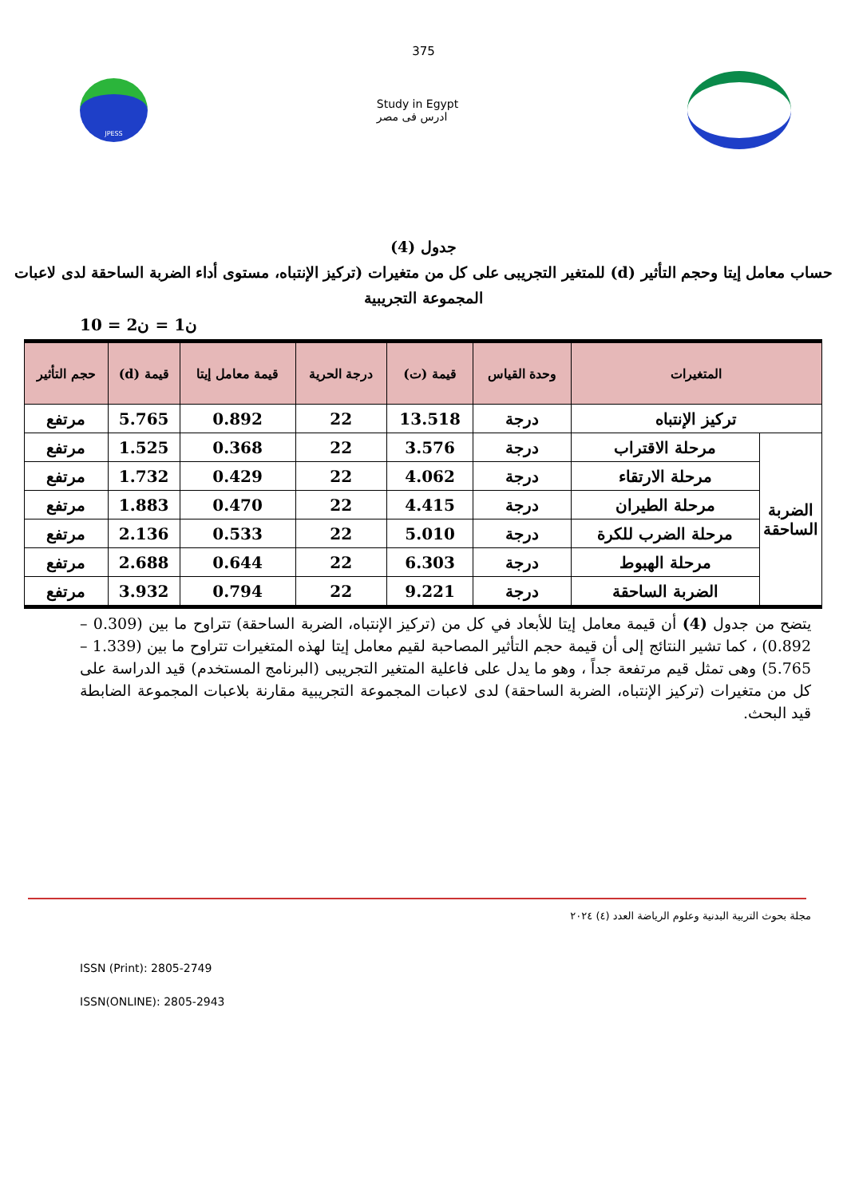375
JPESS
Study in Egypt
ادرس فى مصر
جدول (4)
حساب معامل إيتا وحجم التأثير (d) للمتغير التجريبى على كل من متغيرات (تركيز الإنتباه، مستوى أداء الضربة الساحقة لدى لاعبات المجموعة التجريبية
ن1 = ن2 = 10
| المتغيرات | | وحدة القياس | قيمة (ت) | درجة الحرية | قيمة معامل إيتا | قيمة (d) | حجم التأثير |
| --- | --- | --- | --- | --- | --- | --- | --- |
| تركيز الإنتباه | | درجة | 13.518 | 22 | 0.892 | 5.765 | مرتفع |
| الضربة الساحقة | مرحلة الاقتراب | درجة | 3.576 | 22 | 0.368 | 1.525 | مرتفع |
| | مرحلة الارتقاء | درجة | 4.062 | 22 | 0.429 | 1.732 | مرتفع |
| | مرحلة الطيران | درجة | 4.415 | 22 | 0.470 | 1.883 | مرتفع |
| | مرحلة الضرب للكرة | درجة | 5.010 | 22 | 0.533 | 2.136 | مرتفع |
| | مرحلة الهبوط | درجة | 6.303 | 22 | 0.644 | 2.688 | مرتفع |
| | الضربة الساحقة | درجة | 9.221 | 22 | 0.794 | 3.932 | مرتفع |
يتضح من جدول (4) أن قيمة معامل إيتا للأبعاد في كل من (تركيز الإنتباه، الضربة الساحقة) تتراوح ما بين (0.309 – 0.892) ، كما تشير النتائج إلى أن قيمة حجم التأثير المصاحبة لقيم معامل إيتا لهذه المتغيرات تتراوح ما بين (1.339 – 5.765) وهى تمثل قيم مرتفعة جداً ، وهو ما يدل على فاعلية المتغير التجريبى (البرنامج المستخدم) قيد الدراسة على كل من متغيرات (تركيز الإنتباه، الضربة الساحقة) لدى لاعبات المجموعة التجريبية مقارنة بلاعبات المجموعة الضابطة قيد البحث.
مجلة بحوث التربية البدنية وعلوم الرياضة العدد (٤) ٢٠٢٤
ISSN (Print): 2805-2749
ISSN(ONLINE): 2805-2943